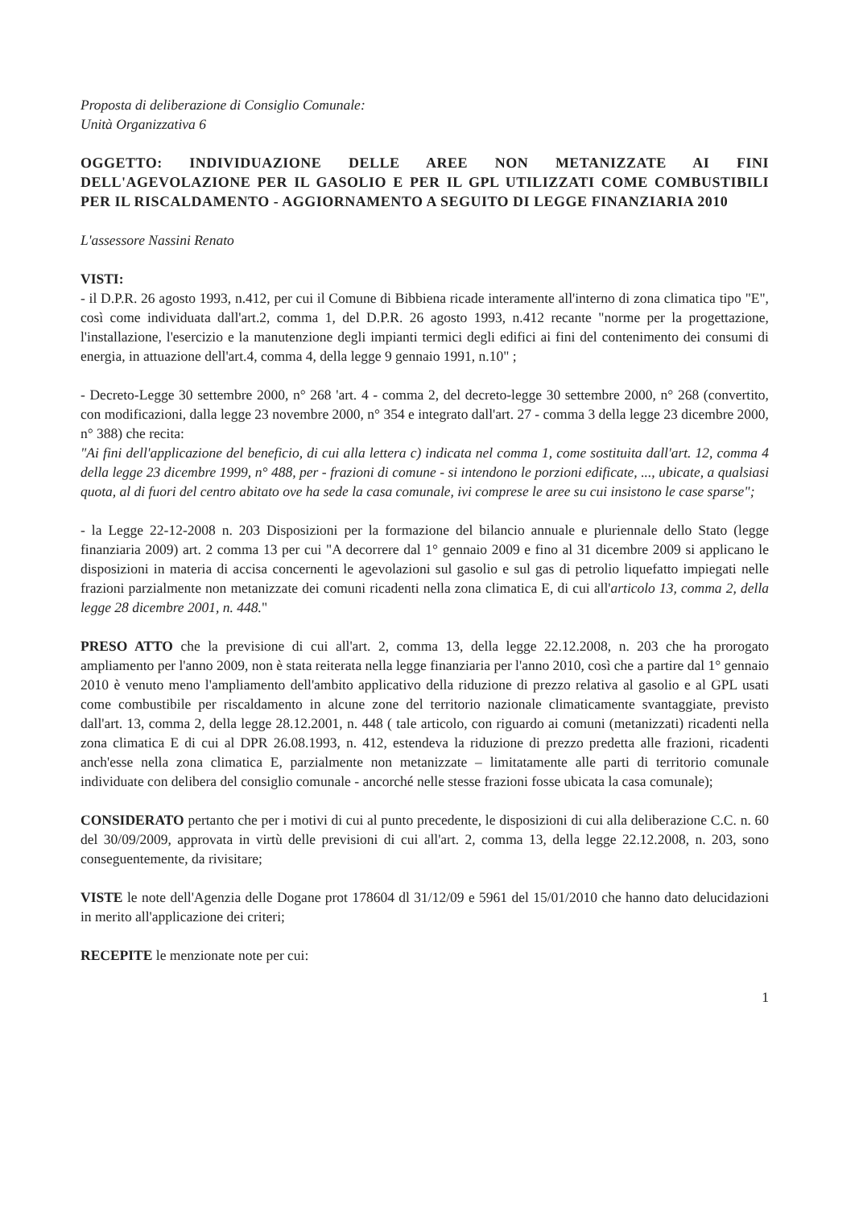Proposta di deliberazione di Consiglio Comunale:
Unità Organizzativa 6
OGGETTO: INDIVIDUAZIONE DELLE AREE NON METANIZZATE AI FINI DELL'AGEVOLAZIONE PER IL GASOLIO E PER IL GPL UTILIZZATI COME COMBUSTIBILI PER IL RISCALDAMENTO - AGGIORNAMENTO A SEGUITO DI LEGGE FINANZIARIA 2010
L'assessore Nassini Renato
VISTI:
- il D.P.R. 26 agosto 1993, n.412, per cui il Comune di Bibbiena ricade interamente all'interno di zona climatica tipo "E", così come individuata dall'art.2, comma 1, del D.P.R. 26 agosto 1993, n.412 recante "norme per la progettazione, l'installazione, l'esercizio e la manutenzione degli impianti termici degli edifici ai fini del contenimento dei consumi di energia, in attuazione dell'art.4, comma 4, della legge 9 gennaio 1991, n.10" ;
- Decreto-Legge 30 settembre 2000, n° 268 'art. 4 - comma 2, del decreto-legge 30 settembre 2000, n° 268 (convertito, con modificazioni, dalla legge 23 novembre 2000, n° 354 e integrato dall'art. 27 - comma 3 della legge 23 dicembre 2000, n° 388) che recita:
"Ai fini dell'applicazione del beneficio, di cui alla lettera c) indicata nel comma 1, come sostituita dall'art. 12, comma 4 della legge 23 dicembre 1999, n° 488, per - frazioni di comune - si intendono le porzioni edificate, ..., ubicate, a qualsiasi quota, al di fuori del centro abitato ove ha sede la casa comunale, ivi comprese le aree su cui insistono le case sparse";
- la Legge 22-12-2008 n. 203 Disposizioni per la formazione del bilancio annuale e pluriennale dello Stato (legge finanziaria 2009) art. 2 comma 13 per cui "A decorrere dal 1° gennaio 2009 e fino al 31 dicembre 2009 si applicano le disposizioni in materia di accisa concernenti le agevolazioni sul gasolio e sul gas di petrolio liquefatto impiegati nelle frazioni parzialmente non metanizzate dei comuni ricadenti nella zona climatica E, di cui all'articolo 13, comma 2, della legge 28 dicembre 2001, n. 448."
PRESO ATTO che la previsione di cui all'art. 2, comma 13, della legge 22.12.2008, n. 203 che ha prorogato ampliamento per l'anno 2009, non è stata reiterata nella legge finanziaria per l'anno 2010, così che a partire dal 1° gennaio 2010 è venuto meno l'ampliamento dell'ambito applicativo della riduzione di prezzo relativa al gasolio e al GPL usati come combustibile per riscaldamento in alcune zone del territorio nazionale climaticamente svantaggiate, previsto dall'art. 13, comma 2, della legge 28.12.2001, n. 448 ( tale articolo, con riguardo ai comuni (metanizzati) ricadenti nella zona climatica E di cui al DPR 26.08.1993, n. 412, estendeva la riduzione di prezzo predetta alle frazioni, ricadenti anch'esse nella zona climatica E, parzialmente non metanizzate – limitatamente alle parti di territorio comunale individuate con delibera del consiglio comunale - ancorché nelle stesse frazioni fosse ubicata la casa comunale);
CONSIDERATO pertanto che per i motivi di cui al punto precedente, le disposizioni di cui alla deliberazione C.C. n. 60 del 30/09/2009, approvata in virtù delle previsioni di cui all'art. 2, comma 13, della legge 22.12.2008, n. 203, sono conseguentemente, da rivisitare;
VISTE le note dell'Agenzia delle Dogane prot 178604 dl 31/12/09 e 5961 del 15/01/2010 che hanno dato delucidazioni in merito all'applicazione dei criteri;
RECEPITE le menzionate note per cui:
1